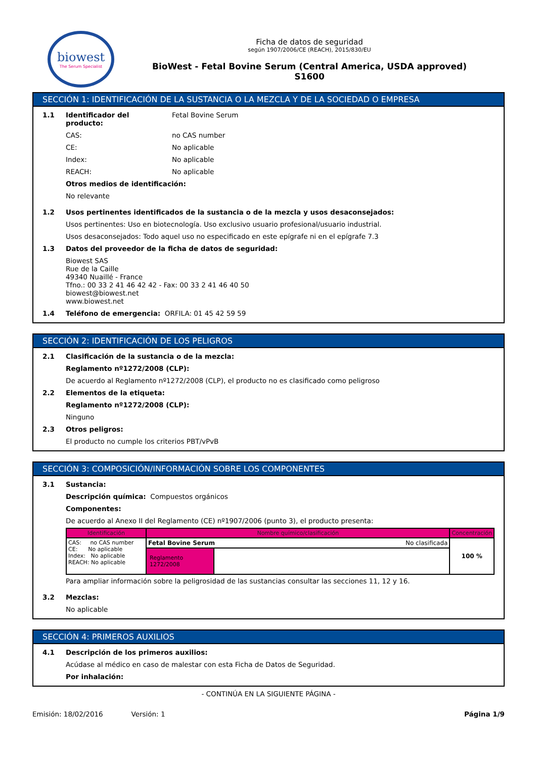biowest
The Serum Specialist
Ficha de datos de seguridad
según 1907/2006/CE (REACH), 2015/830/EU
BioWest - Fetal Bovine Serum (Central America, USDA approved)
S1600
SECCIÓN 1: IDENTIFICACIÓN DE LA SUSTANCIA O LA MEZCLA Y DE LA SOCIEDAD O EMPRESA
1.1
| Identificador del producto: | Fetal Bovine Serum |
| CAS: | no CAS number |
| CE: | No aplicable |
| Index: | No aplicable |
| REACH: | No aplicable |
Otros medios de identificación:
No relevante
1.2 Usos pertinentes identificados de la sustancia o de la mezcla y usos desaconsejados:
Usos pertinentes: Uso en biotecnología. Uso exclusivo usuario profesional/usuario industrial.
Usos desaconsejados: Todo aquel uso no especificado en este epígrafe ni en el epígrafe 7.3
1.3 Datos del proveedor de la ficha de datos de seguridad:
Biowest SAS
Rue de la Caille
49340 Nuaillé - France
Tfno.: 00 33 2 41 46 42 42 - Fax: 00 33 2 41 46 40 50
biowest@biowest.net
www.biowest.net
1.4 Teléfono de emergencia: ORFILA: 01 45 42 59 59
SECCIÓN 2: IDENTIFICACIÓN DE LOS PELIGROS
2.1 Clasificación de la sustancia o de la mezcla:
Reglamento nº1272/2008 (CLP):
De acuerdo al Reglamento nº1272/2008 (CLP), el producto no es clasificado como peligroso
2.2 Elementos de la etiqueta:
Reglamento nº1272/2008 (CLP):
Ninguno
2.3 Otros peligros:
El producto no cumple los criterios PBT/vPvB
SECCIÓN 3: COMPOSICIÓN/INFORMACIÓN SOBRE LOS COMPONENTES
3.1 Sustancia:
Descripción química: Compuestos orgánicos
Componentes:
De acuerdo al Anexo II del Reglamento (CE) nº1907/2006 (punto 3), el producto presenta:
| Identificación | Nombre químico/clasificación | | Concentración |
| --- | --- | --- | --- |
| CAS: no CAS number CE: No aplicable Index: No aplicable REACH: No aplicable | Fetal Bovine Serum No clasificada | | 100 % |
| | Reglamento 1272/2008 | | |
Para ampliar información sobre la peligrosidad de las sustancias consultar las secciones 11, 12 y 16.
3.2 Mezclas:
No aplicable
SECCIÓN 4: PRIMEROS AUXILIOS
4.1 Descripción de los primeros auxilios:
Acúdase al médico en caso de malestar con esta Ficha de Datos de Seguridad.
Por inhalación:
- CONTINÚA EN LA SIGUIENTE PÁGINA -
Emisión: 18/02/2016 Versión: 1
Página 1/9